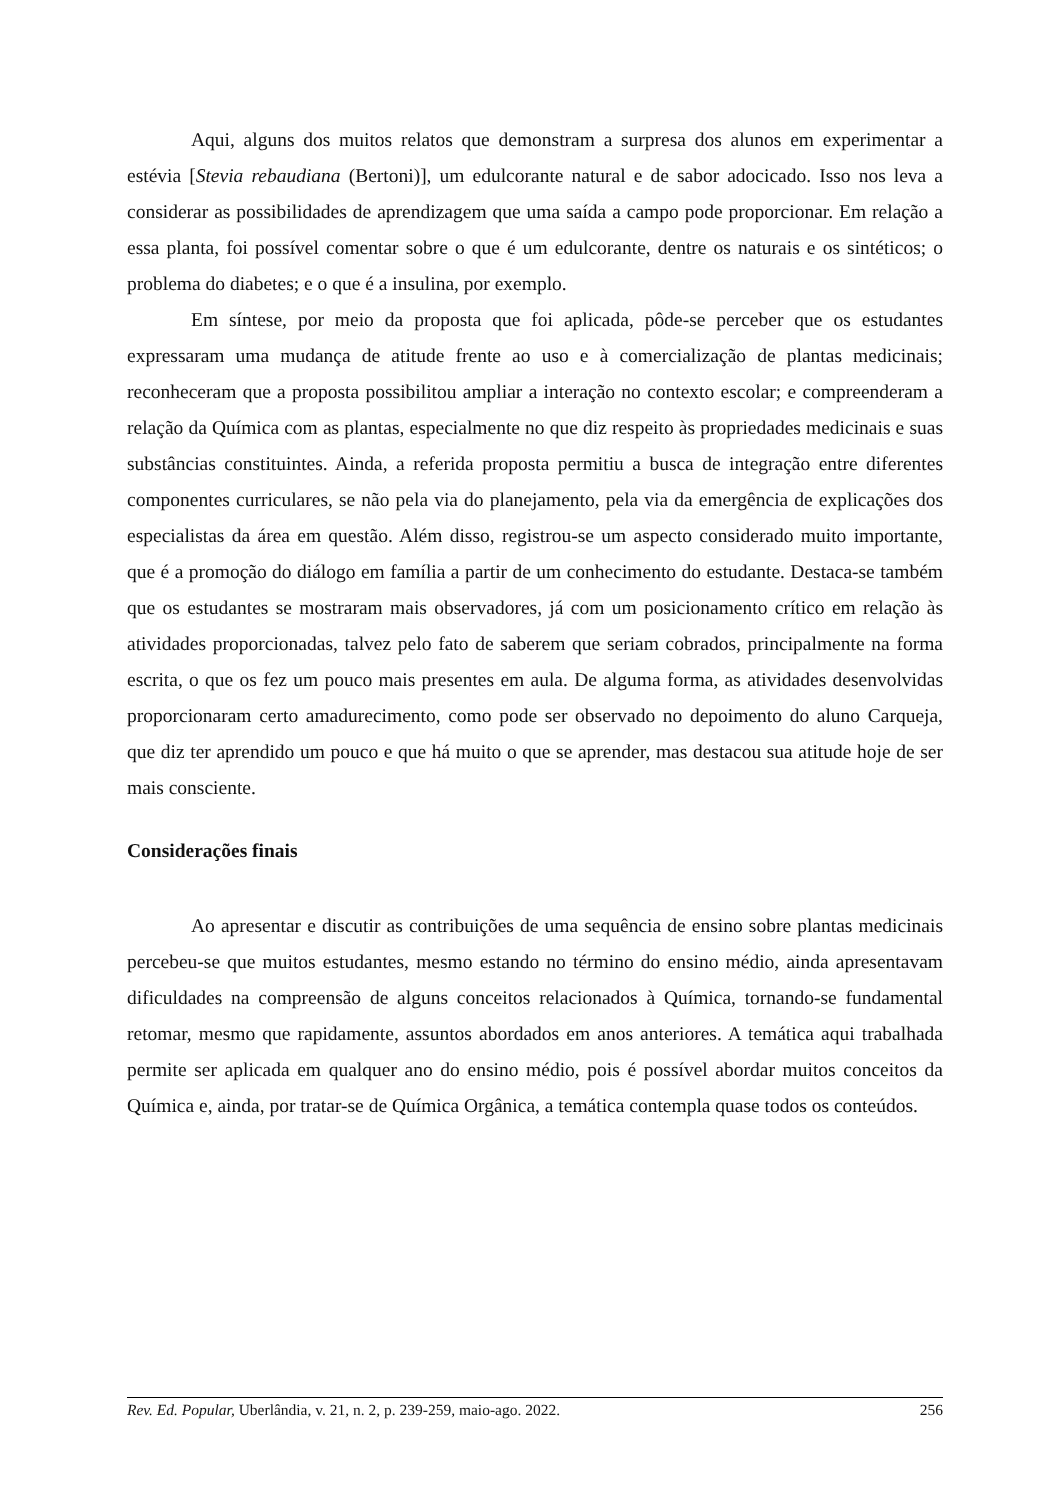Aqui, alguns dos muitos relatos que demonstram a surpresa dos alunos em experimentar a estévia [Stevia rebaudiana (Bertoni)], um edulcorante natural e de sabor adocicado. Isso nos leva a considerar as possibilidades de aprendizagem que uma saída a campo pode proporcionar. Em relação a essa planta, foi possível comentar sobre o que é um edulcorante, dentre os naturais e os sintéticos; o problema do diabetes; e o que é a insulina, por exemplo.
Em síntese, por meio da proposta que foi aplicada, pôde-se perceber que os estudantes expressaram uma mudança de atitude frente ao uso e à comercialização de plantas medicinais; reconheceram que a proposta possibilitou ampliar a interação no contexto escolar; e compreenderam a relação da Química com as plantas, especialmente no que diz respeito às propriedades medicinais e suas substâncias constituintes. Ainda, a referida proposta permitiu a busca de integração entre diferentes componentes curriculares, se não pela via do planejamento, pela via da emergência de explicações dos especialistas da área em questão. Além disso, registrou-se um aspecto considerado muito importante, que é a promoção do diálogo em família a partir de um conhecimento do estudante. Destaca-se também que os estudantes se mostraram mais observadores, já com um posicionamento crítico em relação às atividades proporcionadas, talvez pelo fato de saberem que seriam cobrados, principalmente na forma escrita, o que os fez um pouco mais presentes em aula. De alguma forma, as atividades desenvolvidas proporcionaram certo amadurecimento, como pode ser observado no depoimento do aluno Carqueja, que diz ter aprendido um pouco e que há muito o que se aprender, mas destacou sua atitude hoje de ser mais consciente.
Considerações finais
Ao apresentar e discutir as contribuições de uma sequência de ensino sobre plantas medicinais percebeu-se que muitos estudantes, mesmo estando no término do ensino médio, ainda apresentavam dificuldades na compreensão de alguns conceitos relacionados à Química, tornando-se fundamental retomar, mesmo que rapidamente, assuntos abordados em anos anteriores. A temática aqui trabalhada permite ser aplicada em qualquer ano do ensino médio, pois é possível abordar muitos conceitos da Química e, ainda, por tratar-se de Química Orgânica, a temática contempla quase todos os conteúdos.
Rev. Ed. Popular, Uberlândia, v. 21, n. 2, p. 239-259, maio-ago. 2022. 256